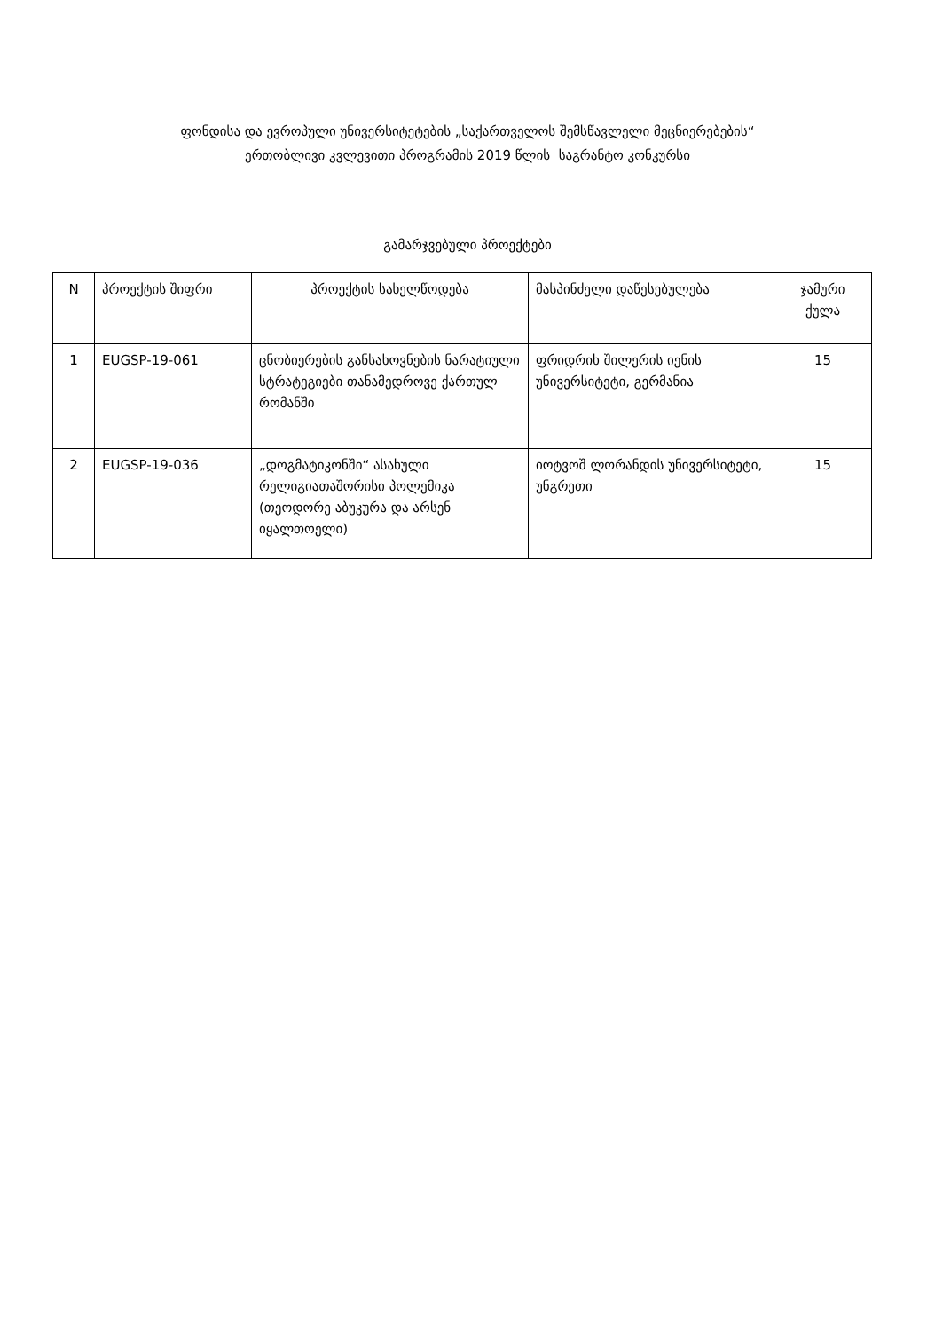ფონდისა და ევროპული უნივერსიტეტების „საქართველოს შემსწავლელი მეცნიერებების“
ერთობლივი კვლევითი პროგრამის 2019 წლის საგრანტო კონკურსი
გამარჯვებული პროექტები
| N | პროექტის შიფრი | პროექტის სახელწოდება | მასპინძელი დაწესებულება | ჯამური ქულა |
| --- | --- | --- | --- | --- |
| 1 | EUGSP-19-061 | ცნობიერების განსახოვნების ნარატიული სტრატეგიები თანამედროვე ქართულ რომანში | ფრიდრიხ შილერის იენის უნივერსიტეტი, გერმანია | 15 |
| 2 | EUGSP-19-036 | „დოგმატიკონში“ ასახული რელიგიათაშორისი პოლემიკა (თეოდორე აბუკურა და არსენ იყალთოელი) | იოტვოშ ლორანდის უნივერსიტეტი, უნგრეთი | 15 |